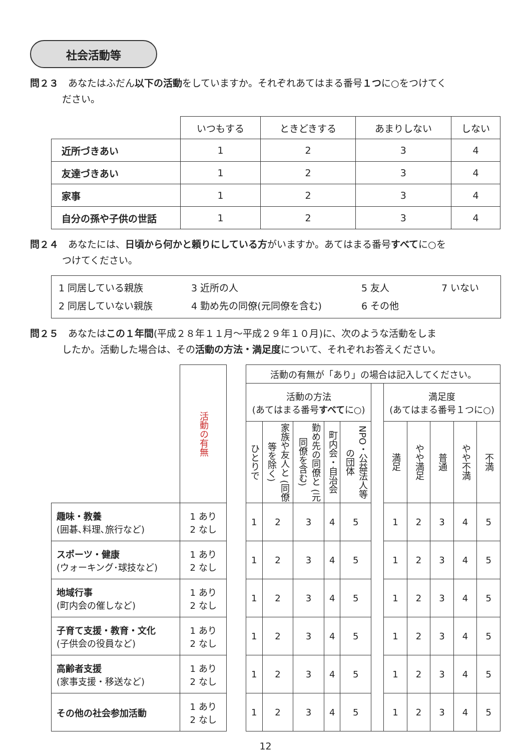社会活動等
問２３　あなたはふだん以下の活動をしていますか。それぞれあてはまる番号１つに○をつけてく
ださい。
| | いつもする | ときどきする | あまりしない | しない |
| 近所づきあい | 1 | 2 | 3 | 4 |
| 友達づきあい | 1 | 2 | 3 | 4 |
| 家事 | 1 | 2 | 3 | 4 |
| 自分の孫や子供の世話 | 1 | 2 | 3 | 4 |
問２４　あなたには、日頃から何かと頼りにしている方がいますか。あてはまる番号すべてに○を
つけてください。
1 同居している親族 3 近所の人 5 友人 7 いない 2 同居していない親族 4 勤め先の同僚(元同僚を含む) 6 その他
問２５　あなたはこの１年間(平成２８年１１月～平成２９年１０月)に、次のような活動をしま
したか。活動した場合は、その活動の方法・満足度について、それぞれお答えください。
| | 活動の有無 | | 活動の有無が「あり」の場合は記入してください。 | | | | | | | | | | |
| | | | 活動の方法 (あてはまる番号 すべて に○) | | | | | | 満足度 (あてはまる番号１つに○) | | | | |
| | | | ひとりで | 家族や友人と (同僚等を除く) | 勤め先の同僚と (元同僚を含む) | 町内会・自治会 | NPO・公益法人等の団体 | | 満足 | やや満足 | 普通 | やや不満 | 不満 |
| 趣味・教養 (囲碁､料理､旅行など) | 1 あり 2 なし | | 1 | 2 | 3 | 4 | 5 | | 1 | 2 | 3 | 4 | 5 |
| スポーツ・健康 (ウォーキング･球技など) | 1 あり 2 なし | | 1 | 2 | 3 | 4 | 5 | | 1 | 2 | 3 | 4 | 5 |
| 地域行事 (町内会の催しなど) | 1 あり 2 なし | | 1 | 2 | 3 | 4 | 5 | | 1 | 2 | 3 | 4 | 5 |
| 子育て支援・教育・文化 (子供会の役員など) | 1 あり 2 なし | | 1 | 2 | 3 | 4 | 5 | | 1 | 2 | 3 | 4 | 5 |
| 高齢者支援 (家事支援・移送など) | 1 あり 2 なし | | 1 | 2 | 3 | 4 | 5 | | 1 | 2 | 3 | 4 | 5 |
| その他の社会参加活動 | 1 あり 2 なし | | 1 | 2 | 3 | 4 | 5 | | 1 | 2 | 3 | 4 | 5 |
12